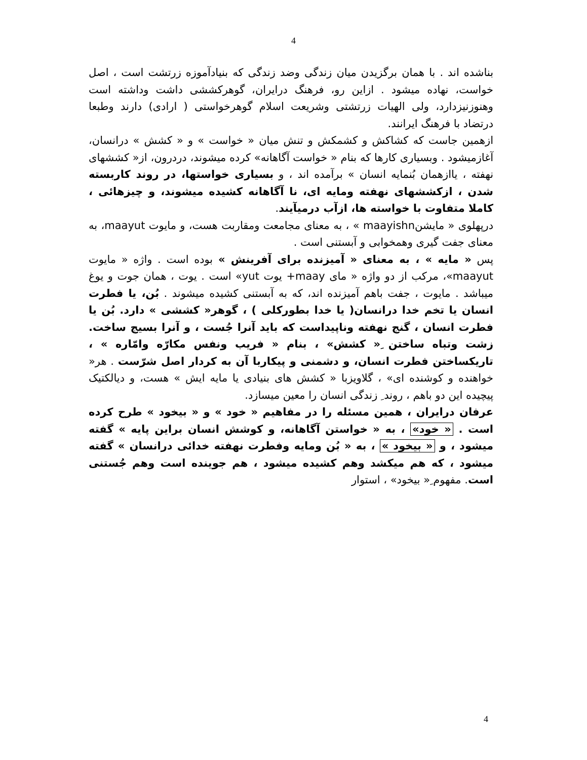4
بناشده اند . با همان برگزیدن میان زندگی وضد زندگی که بنیادآموزه زرتشت است ، اصل خواست، نهاده میشود . ازاین رو، فرهنگ درایران، گوهرکششی داشت وداشته است وهنوزنیزدارد، ولی الهیات زرتشتی وشریعت اسلام گوهرخواستی ( ارادی) دارند وطبعا درتضاد با فرهنگ ایرانند.
ازهمین جاست که کشاکش و کشمکش و تنش میان « خواست » و « کشش » درانسان، آغازمیشود . وبسیاری کارها که بنام « خواست آگاهانه» کرده میشوند، دردرون، از« کششهای نهفته ، یاازهمان بُنمایه انسان » برآمده اند ، و بسیاری خواستها، در روند کاربسته شدن ، ازکششهای نهفته ومایه ای، نا آگاهانه کشیده میشوند، و چیزهائی ، کاملا متفاوت با خواسته ها، ازآب درمیآیند.
درپهلوی « مایشنmaayishn » ، به معنای مجامعت ومقاربت هست، و مایوت maayut، به معنای جفت گیری وهمخوابی و آبستنی است .
پس « مایه » ، به معنای « آمیزنده برای آفرینش » بوده است . واژه « مایوت maayut»، مرکب از دو واژه « مای maay+ یوت yut» است . یوت ، همان جوت و یوغ میباشد . مایوت ، جفت باهم آمیزنده اند، که به آبستنی کشیده میشوند . بُن، یا فطرت انسان یا تخم خدا درانسان( یا خدا بطورکلی ) ، گوهر« کششی » دارد. بُن یا فطرت انسان ، گنج نهفته وناپیداست که باید آنرا جُست ، و آنرا بسیج ساخت. زشت وتباه ساختن ِ« کشش» ، بنام « فریب ونفس مکارّه وامّاره » ، تاریکساختن فطرت انسان، و دشمنی و پیکاربا آن به کردار اصل شرّست . هر« خواهنده و کوشنده ای» ، گلاویزبا « کشش های بنیادی یا مایه ایش » هست، و دیالکتیک پیچیده این دو باهم ، روند ِ زندگی انسان را معین میسازد.
عرفان درایران ، همین مسئله را در مفاهیم « خود » و « بیخود » طرح کرده است . « خود» ، به « خواستن آگاهانه، و کوشش انسان براین پایه » گفته میشود ، و « بیخود » ، به « بُن ومایه وفطرت نهفته خدائی درانسان » گفته میشود ، که هم میکشد وهم کشیده میشود ، هم جوینده است وهم جُستنی است. مفهوم ِ« بیخود» ، استوار
4